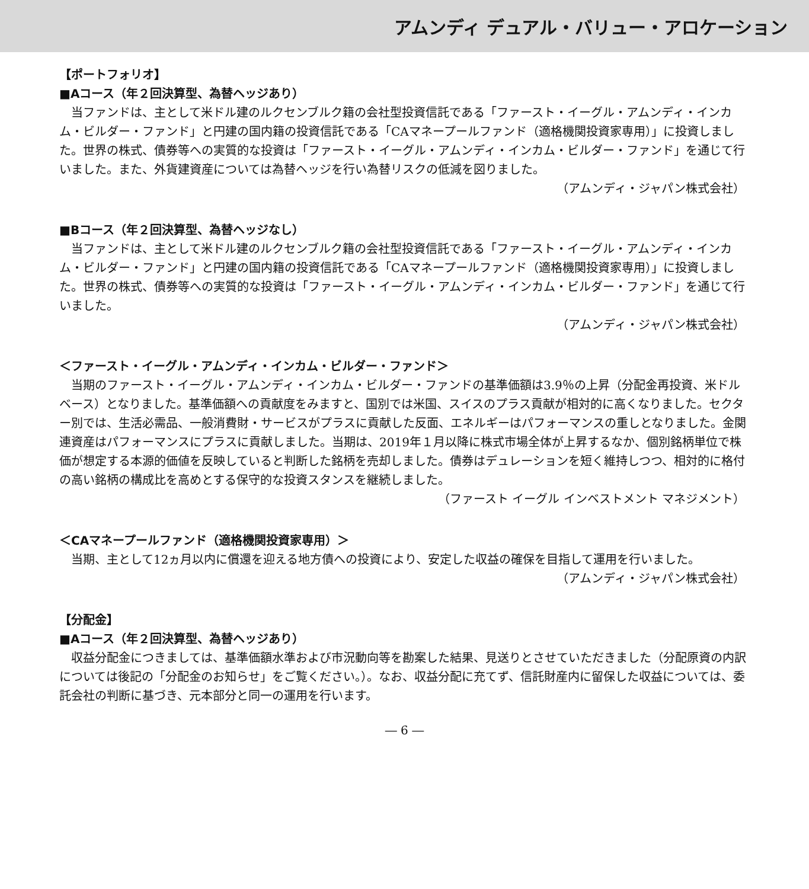アムンディ デュアル・バリュー・アロケーション
【ポートフォリオ】
■Aコース（年２回決算型、為替ヘッジあり）
当ファンドは、主として米ドル建のルクセンブルク籍の会社型投資信託である「ファースト・イーグル・アムンディ・インカム・ビルダー・ファンド」と円建の国内籍の投資信託である「CAマネープールファンド（適格機関投資家専用）」に投資しました。世界の株式、債券等への実質的な投資は「ファースト・イーグル・アムンディ・インカム・ビルダー・ファンド」を通じて行いました。また、外貨建資産については為替ヘッジを行い為替リスクの低減を図りました。
（アムンディ・ジャパン株式会社）
■Bコース（年２回決算型、為替ヘッジなし）
当ファンドは、主として米ドル建のルクセンブルク籍の会社型投資信託である「ファースト・イーグル・アムンディ・インカム・ビルダー・ファンド」と円建の国内籍の投資信託である「CAマネープールファンド（適格機関投資家専用）」に投資しました。世界の株式、債券等への実質的な投資は「ファースト・イーグル・アムンディ・インカム・ビルダー・ファンド」を通じて行いました。
（アムンディ・ジャパン株式会社）
＜ファースト・イーグル・アムンディ・インカム・ビルダー・ファンド＞
当期のファースト・イーグル・アムンディ・インカム・ビルダー・ファンドの基準価額は3.9％の上昇（分配金再投資、米ドルベース）となりました。基準価額への貢献度をみますと、国別では米国、スイスのプラス貢献が相対的に高くなりました。セクター別では、生活必需品、一般消費財・サービスがプラスに貢献した反面、エネルギーはパフォーマンスの重しとなりました。金関連資産はパフォーマンスにプラスに貢献しました。当期は、2019年１月以降に株式市場全体が上昇するなか、個別銘柄単位で株価が想定する本源的価値を反映していると判断した銘柄を売却しました。債券はデュレーションを短く維持しつつ、相対的に格付の高い銘柄の構成比を高めとする保守的な投資スタンスを継続しました。
（ファースト イーグル インベストメント マネジメント）
＜CAマネープールファンド（適格機関投資家専用）＞
当期、主として12ヵ月以内に償還を迎える地方債への投資により、安定した収益の確保を目指して運用を行いました。
（アムンディ・ジャパン株式会社）
【分配金】
■Aコース（年２回決算型、為替ヘッジあり）
収益分配金につきましては、基準価額水準および市況動向等を勘案した結果、見送りとさせていただきました（分配原資の内訳については後記の「分配金のお知らせ」をご覧ください。）。なお、収益分配に充てず、信託財産内に留保した収益については、委託会社の判断に基づき、元本部分と同一の運用を行います。
― 6 ―